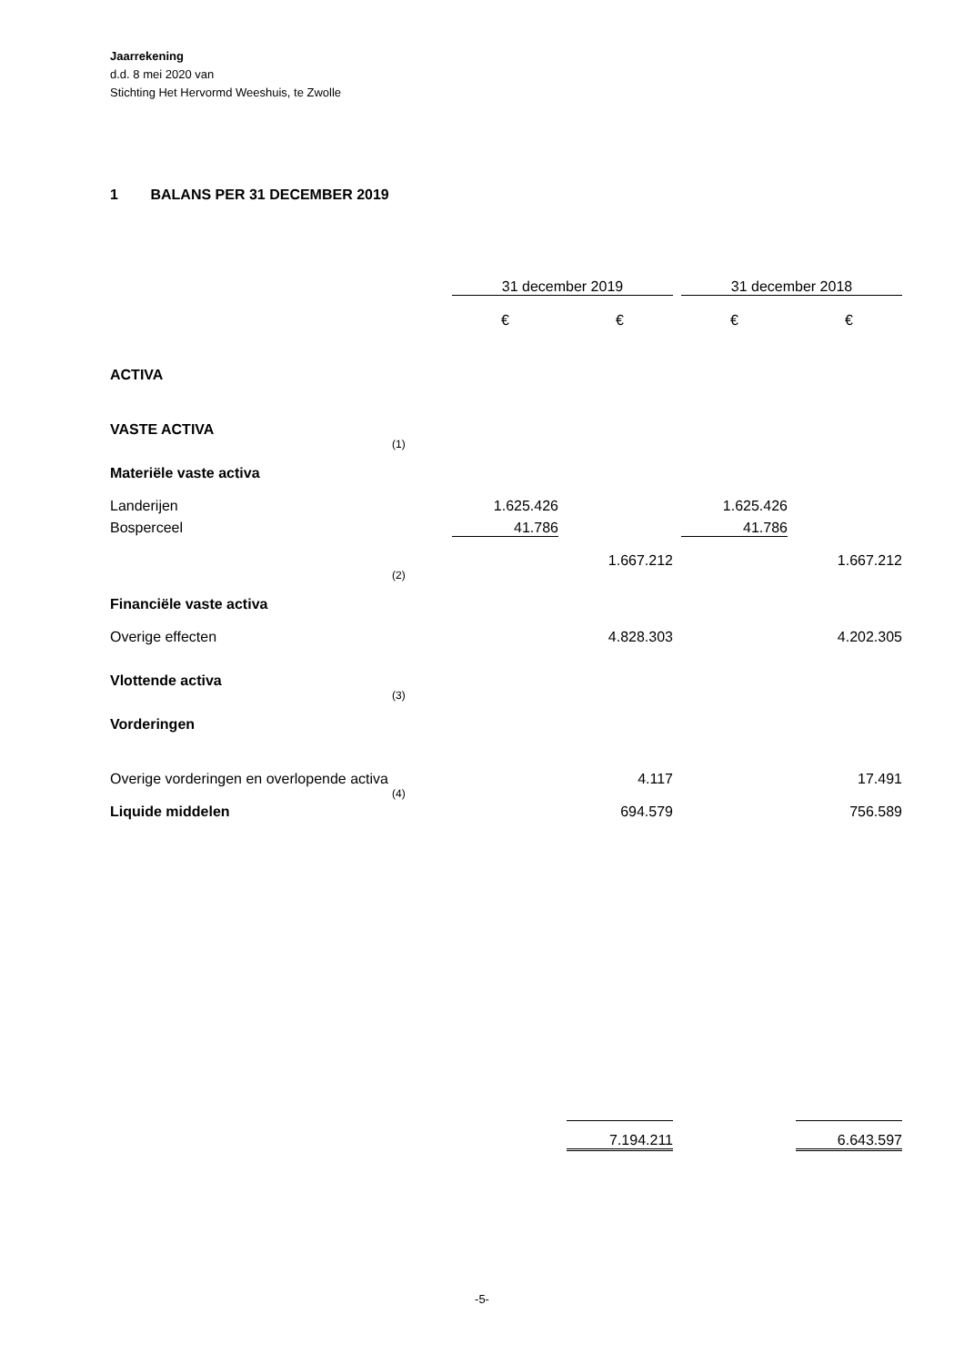Jaarrekening
d.d. 8 mei 2020 van
Stichting Het Hervormd Weeshuis, te Zwolle
1 BALANS PER 31 DECEMBER 2019
| | | 31 december 2019 | | | | 31 december 2018 | | |
| | | € | | € | | € | | € |
| ACTIVA | | | | | | | | |
| VASTE ACTIVA | | | | | | | | |
| Materiële vaste activa | (1) | | | | | | | |
| Landerijen | | 1.625.426 | | | | 1.625.426 | | |
| Bosperceel | | 41.786 | | | | 41.786 | | |
| | | | | 1.667.212 | | | | 1.667.212 |
| Financiële vaste activa | (2) | | | | | | | |
| Overige effecten | | | | 4.828.303 | | | | 4.202.305 |
| Vlottende activa | | | | | | | | |
| Vorderingen | (3) | | | | | | | |
| Overige vorderingen en overlopende activa | | | | 4.117 | | | | 17.491 |
| Liquide middelen | (4) | | | 694.579 | | | | 756.589 |
| | | | | 7.194.211 | | | | 6.643.597 |
-5-